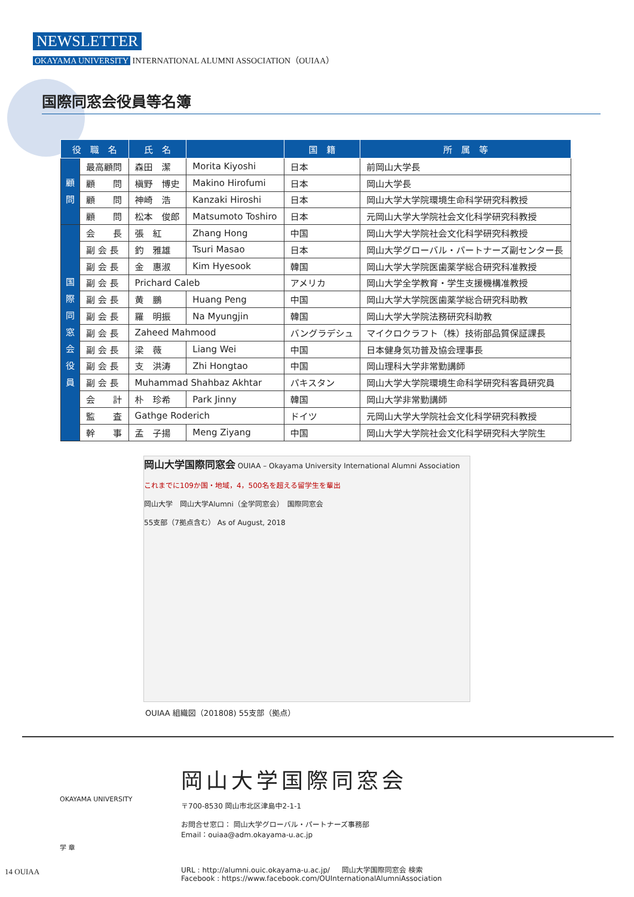NEWSLETTER
OKAYAMA UNIVERSITY INTERNATIONAL ALUMNI ASSOCIATION（OUIAA）
国際同窓会役員等名簿
| 役 職 名 | | 氏 名 | | 国 籍 | 所 属 等 |
| --- | --- | --- | --- | --- | --- |
| 顧 問 | 最高顧問 | 森田 潔 | Morita Kiyoshi | 日本 | 前岡山大学長 |
| | 顧 問 | 槇野 博史 | Makino Hirofumi | 日本 | 岡山大学長 |
| | 顧 問 | 神崎 浩 | Kanzaki Hiroshi | 日本 | 岡山大学大学院環境生命科学研究科教授 |
| | 顧 問 | 松本 俊郎 | Matsumoto Toshiro | 日本 | 元岡山大学大学院社会文化科学研究科教授 |
| 国 際 同 窓 会 役 員 | 会 長 | 張 紅 | Zhang Hong | 中国 | 岡山大学大学院社会文化科学研究科教授 |
| | 副 会 長 | 釣 雅雄 | Tsuri Masao | 日本 | 岡山大学グローバル・パートナーズ副センター長 |
| | 副 会 長 | 金 惠淑 | Kim Hyesook | 韓国 | 岡山大学大学院医歯薬学総合研究科准教授 |
| | 副 会 長 | Prichard Caleb | | アメリカ | 岡山大学全学教育・学生支援機構准教授 |
| | 副 会 長 | 黄 鵬 | Huang Peng | 中国 | 岡山大学大学院医歯薬学総合研究科助教 |
| | 副 会 長 | 羅 明振 | Na Myungjin | 韓国 | 岡山大学大学院法務研究科助教 |
| | 副 会 長 | Zaheed Mahmood | | バングラデシュ | マイクロクラフト（株）技術部品質保証課長 |
| | 副 会 長 | 梁 薇 | Liang Wei | 中国 | 日本健身気功普及協会理事長 |
| | 副 会 長 | 支 洪涛 | Zhi Hongtao | 中国 | 岡山理科大学非常勤講師 |
| | 副 会 長 | Muhammad Shahbaz Akhtar | | パキスタン | 岡山大学大学院環境生命科学研究科客員研究員 |
| | 会 計 | 朴 珍希 | Park Jinny | 韓国 | 岡山大学非常勤講師 |
| | 監 査 | Gathge Roderich | | ドイツ | 元岡山大学大学院社会文化科学研究科教授 |
| | 幹 事 | 孟 子揚 | Meng Ziyang | 中国 | 岡山大学大学院社会文化科学研究科大学院生 |
岡山大学国際同窓会 OUIAA – Okayama University International Alumni Association
これまでに109か国・地域，4，500名を超える留学生を輩出
岡山大学　岡山大学Alumni（全学同窓会）　国際同窓会
55支部（7拠点含む） As of August, 2018
OUIAA 組織図（201808) 55支部（拠点）
OKAYAMA UNIVERSITY
学 章
岡山大学国際同窓会
〒700-8530 岡山市北区津島中2-1-1
お問合せ窓口： 岡山大学グローバル・パートナーズ事務部
Email：ouiaa@adm.okayama-u.ac.jp
URL : http://alumni.ouic.okayama-u.ac.jp/ 　 岡山大学国際同窓会 検索
Facebook : https://www.facebook.com/OUInternationalAlumniAssociation
14 OUIAA